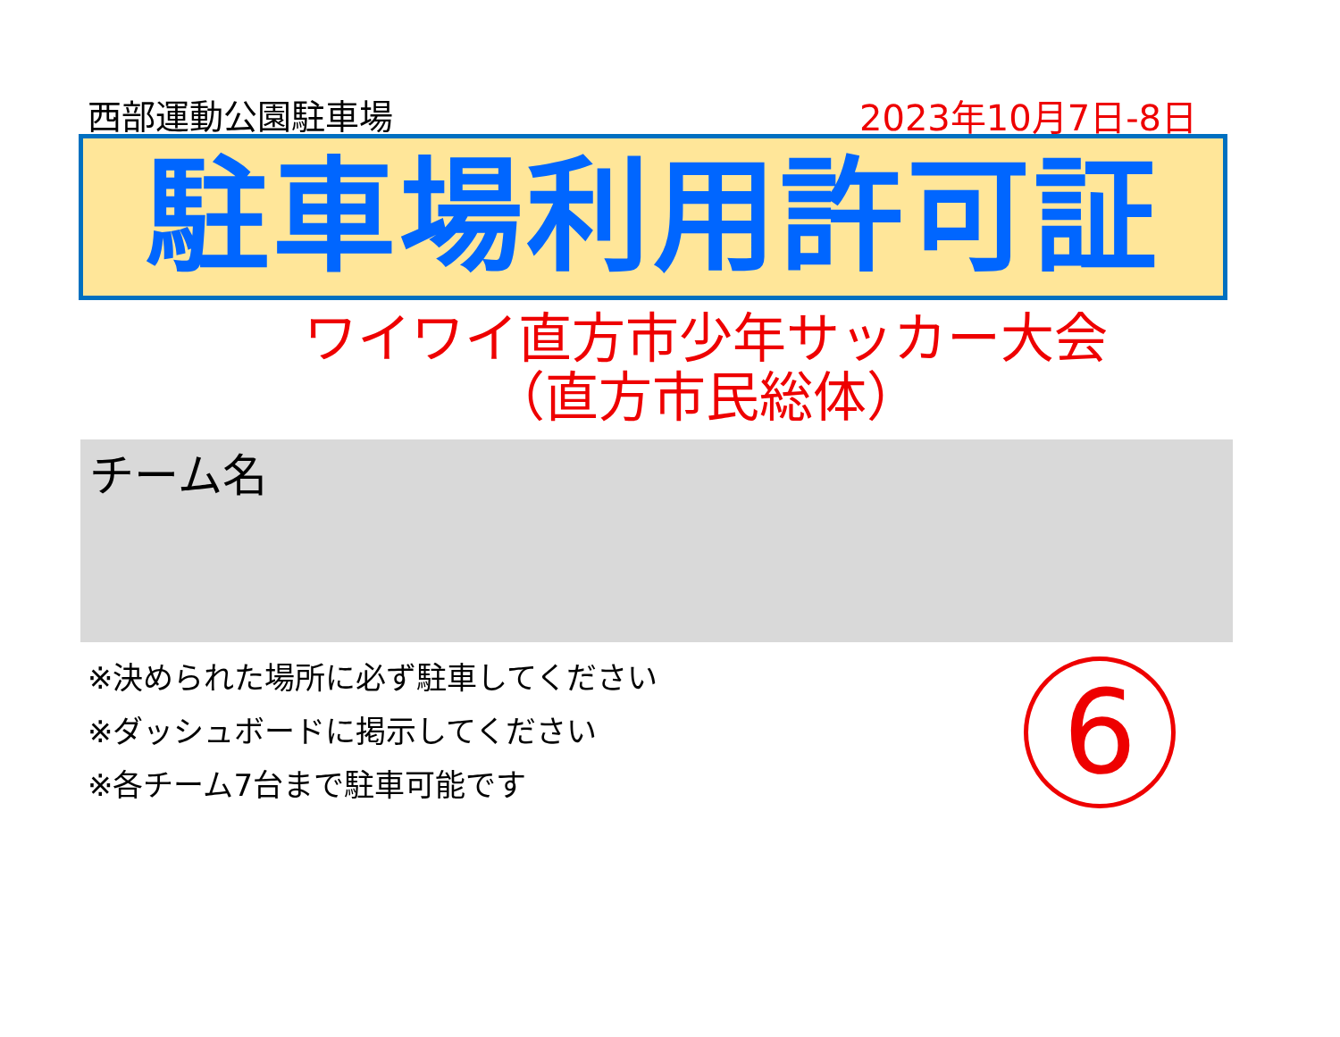西部運動公園駐車場 2023年10月7日-8日
駐車場利用許可証
ワイワイ直方市少年サッカー大会
（直方市民総体）
チーム名
※決められた場所に必ず駐車してください
※ダッシュボードに掲示してください
※各チーム7台まで駐車可能です
6